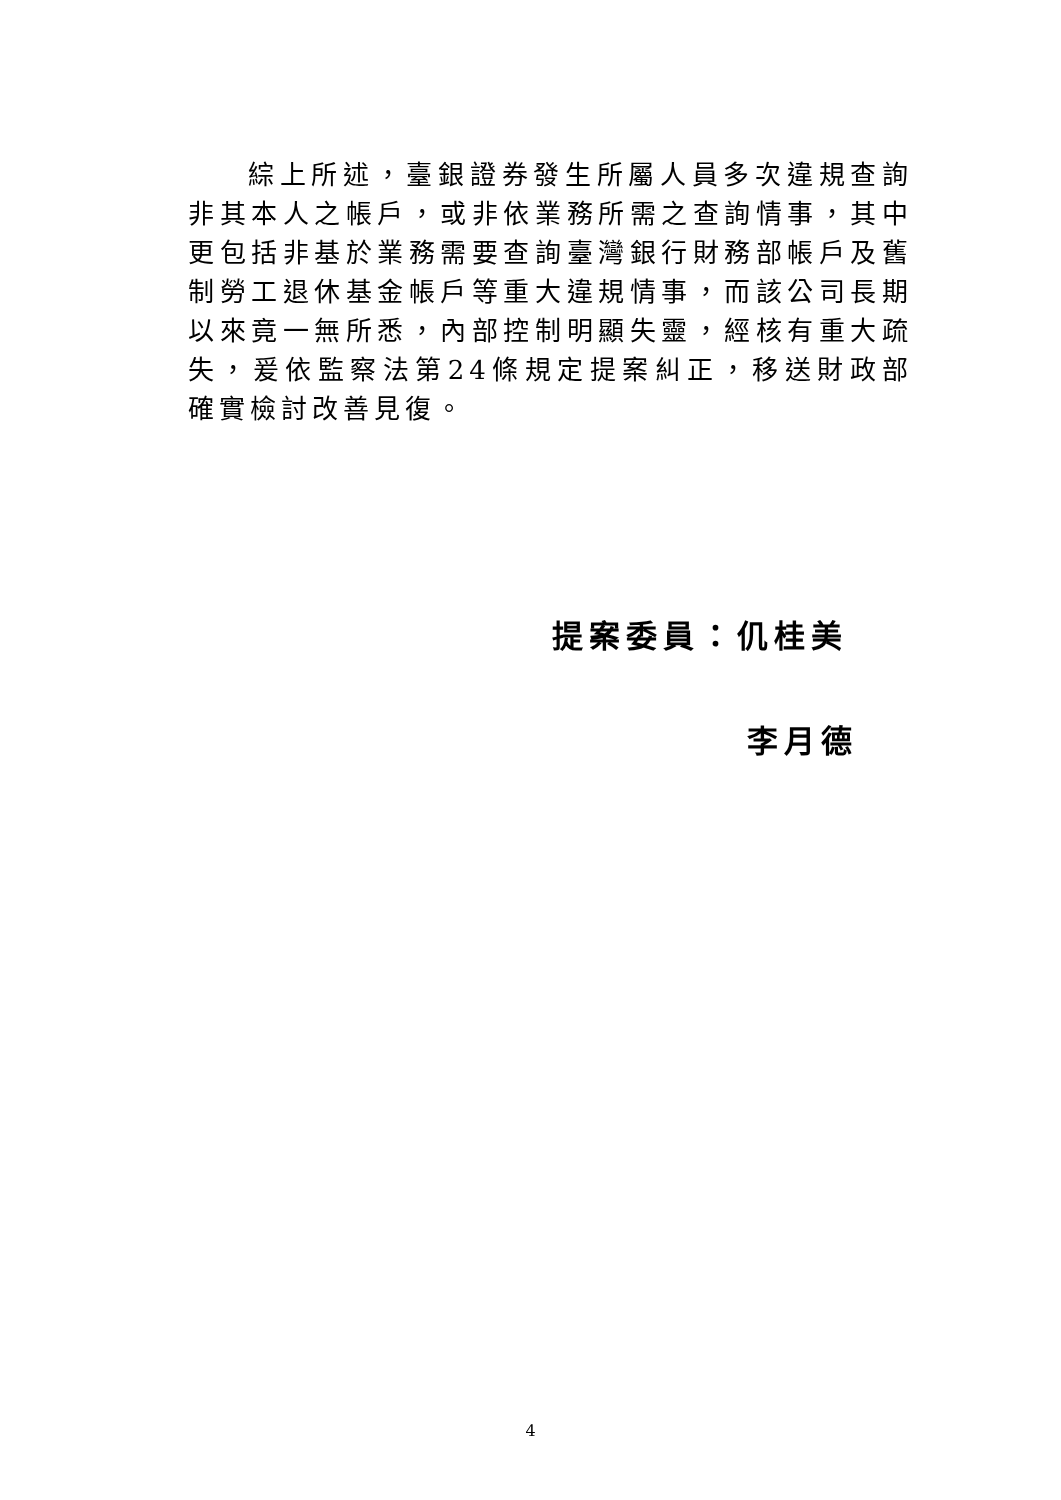綜上所述，臺銀證券發生所屬人員多次違規查詢非其本人之帳戶，或非依業務所需之查詢情事，其中更包括非基於業務需要查詢臺灣銀行財務部帳戶及舊制勞工退休基金帳戶等重大違規情事，而該公司長期以來竟一無所悉，內部控制明顯失靈，經核有重大疏失，爰依監察法第24條規定提案糾正，移送財政部確實檢討改善見復。
提案委員：仉桂美
李月德
4